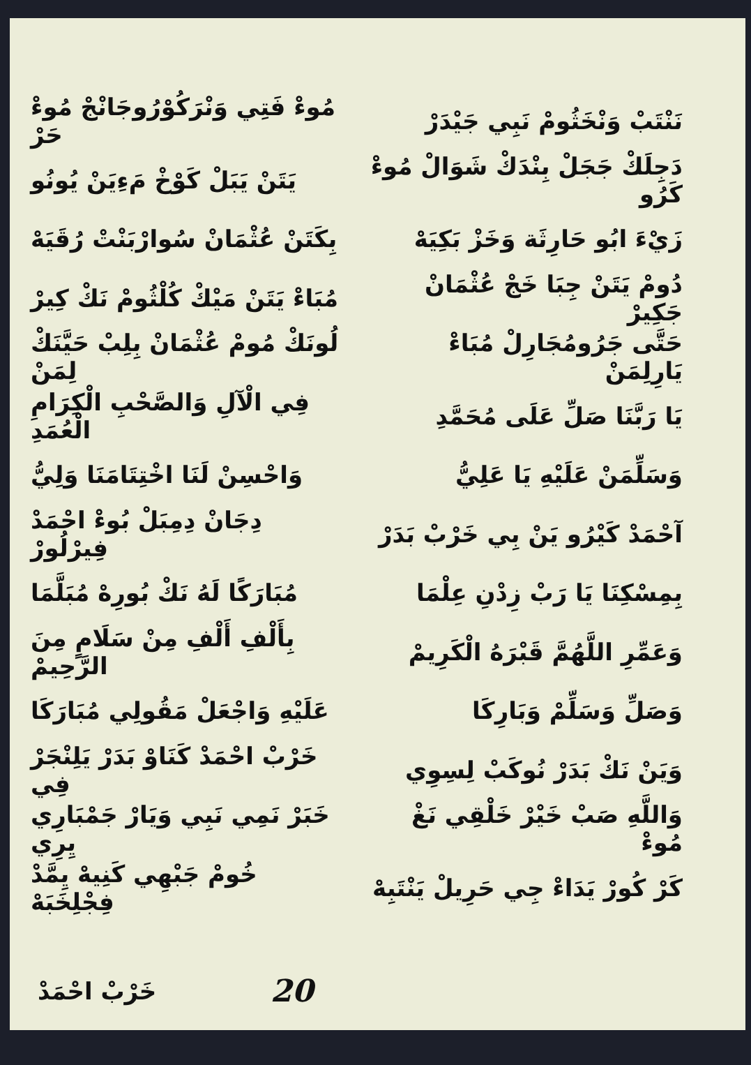نَنْتَبْ وَنْخَثُومْ نَبِي جَيْدَرْ مُوءْ فَتِي وَنْرَكُوْرُوجَانْجْ مُوءْ حَرْ
دَجِلَكْ جَجَلْ بِنْدَكْ شَوَالْ مُوءْ كَرُو يَتَنْ يَبَلْ كَوْخْ مَءِيَنْ يُونُو
زَيْءَ ابُو حَارِثَة وَخَزْ بَكِيَهْ بِكَتَنْ عُثْمَانْ سُوارْبَنْتْ رُقَيَهْ
دُومْ يَتَنْ جِبَا خَجْ عُثْمَانْ جَكِيرْ مُبَاءْ يَتَنْ مَيْكْ كُلْثُومْ نَكْ كِيرْ
حَتَّى جَرُومُجَارِلْ مُبَاءْ يَارِلِمَنْ لُونَكْ مُومْ عُثْمَانْ بِلِبْ حَيَّنَكْ لِمَنْ
يَا رَبَّنَا صَلِّ عَلَى مُحَمَّدِ فِي الْآلِ وَالصَّحْبِ الْكِرَامِ الْعُمَدِ
وَسَلِّمَنْ عَلَيْهِ يَا عَلِيُّ وَاحْسِنْ لَنَا اخْتِتَامَنَا وَلِيُّ
آحْمَدْ كَيْرُو يَنْ بِي خَرْبْ بَدَرْ دِجَانْ دِمِبَلْ بُوءْ احْمَدْ فِيرْلُورْ
بِمِسْكِنَا يَا رَبْ زِدْنِ عِلْمَا مُبَارَكًا لَهُ نَكْ بُورِهْ مُبَلَّمَا
وَعَمِّرِ اللَّهُمَّ قَبْرَهُ الْكَرِيمْ بِأَلْفِ أَلْفِ مِنْ سَلَامٍ مِنَ الرَّحِيمْ
وَصَلِّ وَسَلِّمْ وَبَارِكَا عَلَيْهِ وَاجْعَلْ مَقُولِي مُبَارَكَا
وَيَنْ نَكْ بَدَرْ نُوكَبْ لِسِوِي خَرْبْ احْمَدْ كَنَاوْ بَدَرْ يَلِنْجَرْ فِي
وَاللَّهِ صَبْ خَيْرْ خَلْقِي نَغْ مُوءْ خَبَرْ نَمِي نَبِي وَيَارْ جَمْبَارِي يِرِي
كَرْ كُورْ يَدَاءْ جِي حَرِيلْ يَنْتَبِهْ خُومْ جَبْهِي كَنِيهْ يِمَّدْ فِجْلِخَبَهْ
خَرْبْ احْمَدْ
20